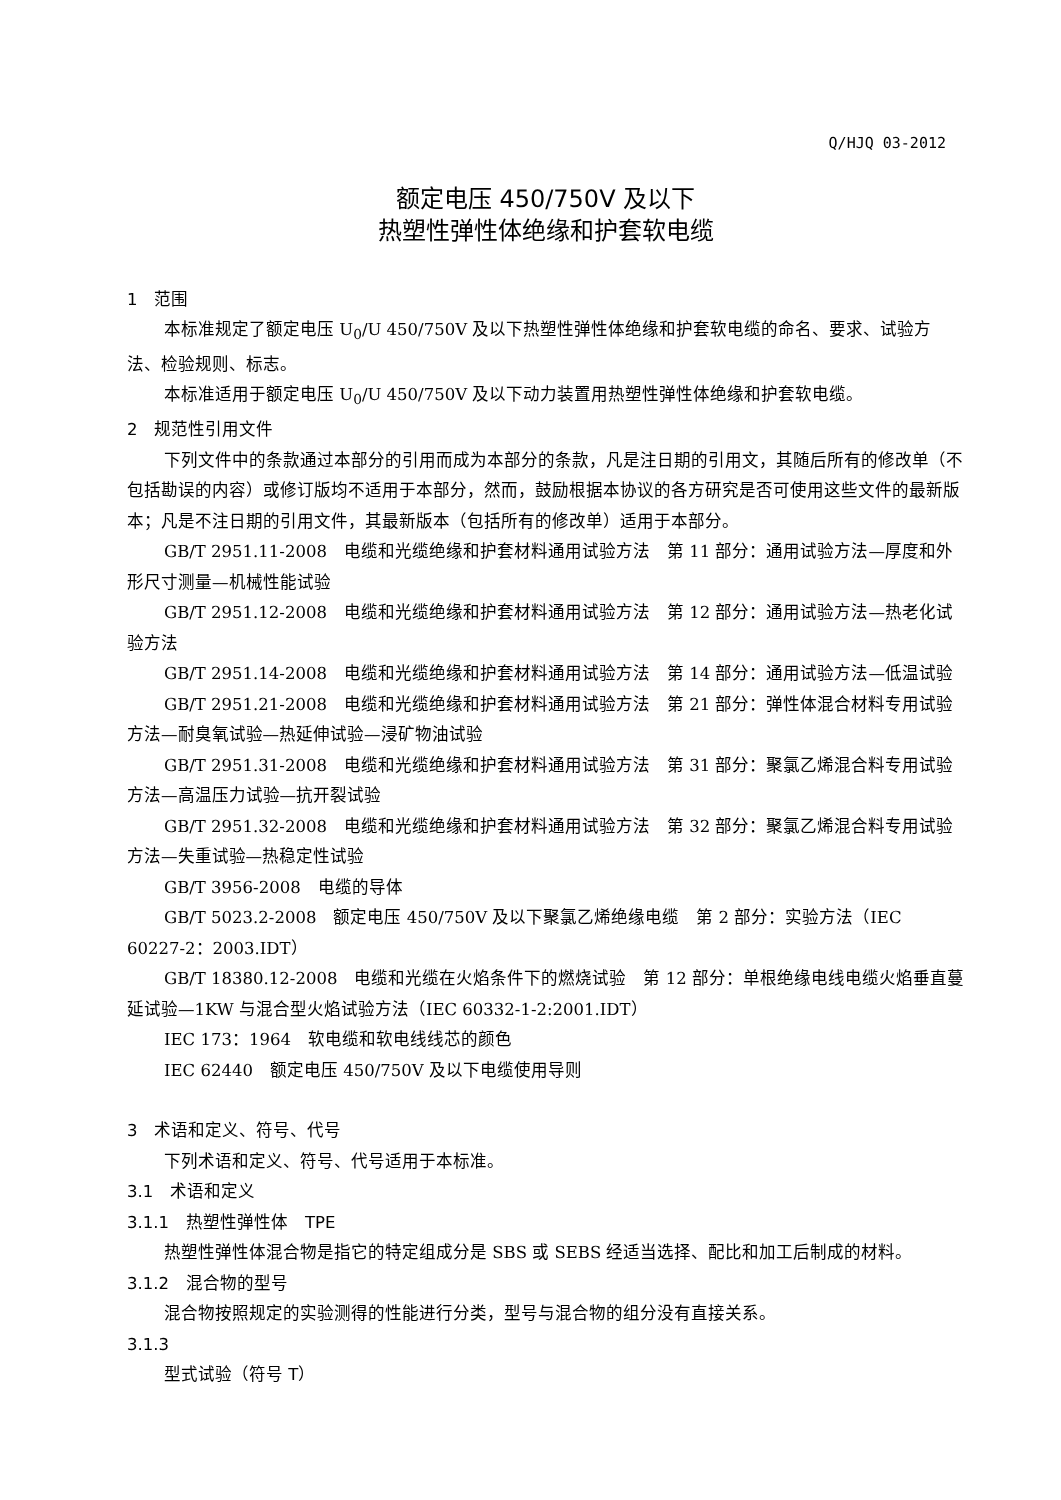Q/HJQ 03-2012
额定电压 450/750V 及以下
热塑性弹性体绝缘和护套软电缆
1　范围
本标准规定了额定电压 U<sub>0</sub>/U 450/750V 及以下热塑性弹性体绝缘和护套软电缆的命名、要求、试验方法、检验规则、标志。
本标准适用于额定电压 U<sub>0</sub>/U 450/750V 及以下动力装置用热塑性弹性体绝缘和护套软电缆。
2　规范性引用文件
下列文件中的条款通过本部分的引用而成为本部分的条款，凡是注日期的引用文，其随后所有的修改单（不包括勘误的内容）或修订版均不适用于本部分，然而，鼓励根据本协议的各方研究是否可使用这些文件的最新版本；凡是不注日期的引用文件，其最新版本（包括所有的修改单）适用于本部分。
GB/T 2951.11-2008　电缆和光缆绝缘和护套材料通用试验方法　第 11 部分：通用试验方法—厚度和外形尺寸测量—机械性能试验
GB/T 2951.12-2008　电缆和光缆绝缘和护套材料通用试验方法　第 12 部分：通用试验方法—热老化试验方法
GB/T 2951.14-2008　电缆和光缆绝缘和护套材料通用试验方法　第 14 部分：通用试验方法—低温试验
GB/T 2951.21-2008　电缆和光缆绝缘和护套材料通用试验方法　第 21 部分：弹性体混合材料专用试验方法—耐臭氧试验—热延伸试验—浸矿物油试验
GB/T 2951.31-2008　电缆和光缆绝缘和护套材料通用试验方法　第 31 部分：聚氯乙烯混合料专用试验方法—高温压力试验—抗开裂试验
GB/T 2951.32-2008　电缆和光缆绝缘和护套材料通用试验方法　第 32 部分：聚氯乙烯混合料专用试验方法—失重试验—热稳定性试验
GB/T 3956-2008　电缆的导体
GB/T 5023.2-2008　额定电压 450/750V 及以下聚氯乙烯绝缘电缆　第 2 部分：实验方法（IEC 60227-2：2003.IDT）
GB/T 18380.12-2008　电缆和光缆在火焰条件下的燃烧试验　第 12 部分：单根绝缘电线电缆火焰垂直蔓延试验—1KW 与混合型火焰试验方法（IEC 60332-1-2:2001.IDT）
IEC 173：1964　软电缆和软电线线芯的颜色
IEC 62440　额定电压 450/750V 及以下电缆使用导则
3　术语和定义、符号、代号
下列术语和定义、符号、代号适用于本标准。
3.1　术语和定义
3.1.1　热塑性弹性体　TPE
热塑性弹性体混合物是指它的特定组成分是 SBS 或 SEBS 经适当选择、配比和加工后制成的材料。
3.1.2　混合物的型号
混合物按照规定的实验测得的性能进行分类，型号与混合物的组分没有直接关系。
3.1.3
型式试验（符号 T）